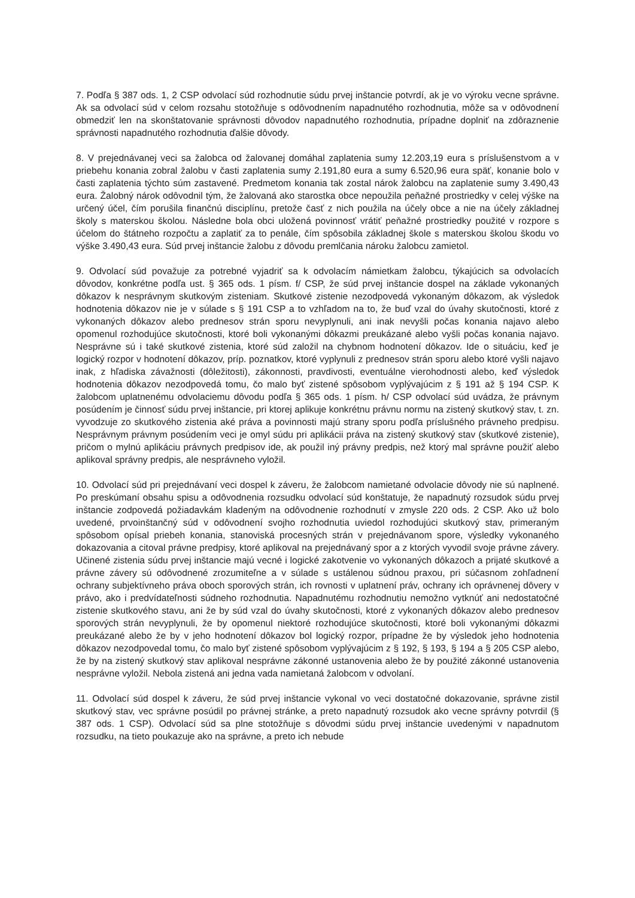7. Podľa § 387 ods. 1, 2 CSP odvolací súd rozhodnutie súdu prvej inštancie potvrdí, ak je vo výroku vecne správne. Ak sa odvolací súd v celom rozsahu stotožňuje s odôvodnením napadnutého rozhodnutia, môže sa v odôvodnení obmedziť len na skonštatovanie správnosti dôvodov napadnutého rozhodnutia, prípadne doplniť na zdôraznenie správnosti napadnutého rozhodnutia ďalšie dôvody.
8. V prejednávanej veci sa žalobca od žalovanej domáhal zaplatenia sumy 12.203,19 eura s príslušenstvom a v priebehu konania zobral žalobu v časti zaplatenia sumy 2.191,80 eura a sumy 6.520,96 eura späť, konanie bolo v časti zaplatenia týchto súm zastavené. Predmetom konania tak zostal nárok žalobcu na zaplatenie sumy 3.490,43 eura. Žalobný nárok odôvodnil tým, že žalovaná ako starostka obce nepoužila peňažné prostriedky v celej výške na určený účel, čím porušila finančnú disciplínu, pretože časť z nich použila na účely obce a nie na účely základnej školy s materskou školou. Následne bola obci uložená povinnosť vrátiť peňažné prostriedky použité v rozpore s účelom do štátneho rozpočtu a zaplatiť za to penále, čím spôsobila základnej škole s materskou školou škodu vo výške 3.490,43 eura. Súd prvej inštancie žalobu z dôvodu premlčania nároku žalobcu zamietol.
9. Odvolací súd považuje za potrebné vyjadriť sa k odvolacím námietkam žalobcu, týkajúcich sa odvolacích dôvodov, konkrétne podľa ust. § 365 ods. 1 písm. f/ CSP, že súd prvej inštancie dospel na základe vykonaných dôkazov k nesprávnym skutkovým zisteniam. Skutkové zistenie nezodpovedá vykonaným dôkazom, ak výsledok hodnotenia dôkazov nie je v súlade s § 191 CSP a to vzhľadom na to, že buď vzal do úvahy skutočnosti, ktoré z vykonaných dôkazov alebo prednesov strán sporu nevyplynuli, ani inak nevyšli počas konania najavo alebo opomenul rozhodujúce skutočnosti, ktoré boli vykonanými dôkazmi preukázané alebo vyšli počas konania najavo. Nesprávne sú i také skutkové zistenia, ktoré súd založil na chybnom hodnotení dôkazov. Ide o situáciu, keď je logický rozpor v hodnotení dôkazov, príp. poznatkov, ktoré vyplynuli z prednesov strán sporu alebo ktoré vyšli najavo inak, z hľadiska závažnosti (dôležitosti), zákonnosti, pravdivosti, eventuálne vierohodnosti alebo, keď výsledok hodnotenia dôkazov nezodpovedá tomu, čo malo byť zistené spôsobom vyplývajúcim z § 191 až § 194 CSP. K žalobcom uplatnenému odvolaciemu dôvodu podľa § 365 ods. 1 písm. h/ CSP odvolací súd uvádza, že právnym posúdením je činnosť súdu prvej inštancie, pri ktorej aplikuje konkrétnu právnu normu na zistený skutkový stav, t. zn. vyvodzuje zo skutkového zistenia aké práva a povinnosti majú strany sporu podľa príslušného právneho predpisu. Nesprávnym právnym posúdením veci je omyl súdu pri aplikácii práva na zistený skutkový stav (skutkové zistenie), pričom o mylnú aplikáciu právnych predpisov ide, ak použil iný právny predpis, než ktorý mal správne použiť alebo aplikoval správny predpis, ale nesprávneho vyložil.
10. Odvolací súd pri prejednávaní veci dospel k záveru, že žalobcom namietané odvolacie dôvody nie sú naplnené. Po preskúmaní obsahu spisu a odôvodnenia rozsudku odvolací súd konštatuje, že napadnutý rozsudok súdu prvej inštancie zodpovedá požiadavkám kladeným na odôvodnenie rozhodnutí v zmysle 220 ods. 2 CSP. Ako už bolo uvedené, prvoinštančný súd v odôvodnení svojho rozhodnutia uviedol rozhodujúci skutkový stav, primeraným spôsobom opísal priebeh konania, stanoviská procesných strán v prejednávanom spore, výsledky vykonaného dokazovania a citoval právne predpisy, ktoré aplikoval na prejednávaný spor a z ktorých vyvodil svoje právne závery. Učinené zistenia súdu prvej inštancie majú vecné i logické zakotvenie vo vykonaných dôkazoch a prijaté skutkové a právne závery sú odôvodnené zrozumiteľne a v súlade s ustálenou súdnou praxou, pri súčasnom zohľadnení ochrany subjektívneho práva oboch sporových strán, ich rovnosti v uplatnení práv, ochrany ich oprávnenej dôvery v právo, ako i predvídateľnosti súdneho rozhodnutia. Napadnutému rozhodnutiu nemožno vytknúť ani nedostatočné zistenie skutkového stavu, ani že by súd vzal do úvahy skutočnosti, ktoré z vykonaných dôkazov alebo prednesov sporových strán nevyplynuli, že by opomenul niektoré rozhodujúce skutočnosti, ktoré boli vykonanými dôkazmi preukázané alebo že by v jeho hodnotení dôkazov bol logický rozpor, prípadne že by výsledok jeho hodnotenia dôkazov nezodpovedal tomu, čo malo byť zistené spôsobom vyplývajúcim z § 192, § 193, § 194 a § 205 CSP alebo, že by na zistený skutkový stav aplikoval nesprávne zákonné ustanovenia alebo že by použité zákonné ustanovenia nesprávne vyložil. Nebola zistená ani jedna vada namietaná žalobcom v odvolaní.
11. Odvolací súd dospel k záveru, že súd prvej inštancie vykonal vo veci dostatočné dokazovanie, správne zistil skutkový stav, vec správne posúdil po právnej stránke, a preto napadnutý rozsudok ako vecne správny potvrdil (§ 387 ods. 1 CSP). Odvolací súd sa plne stotožňuje s dôvodmi súdu prvej inštancie uvedenými v napadnutom rozsudku, na tieto poukazuje ako na správne, a preto ich nebude